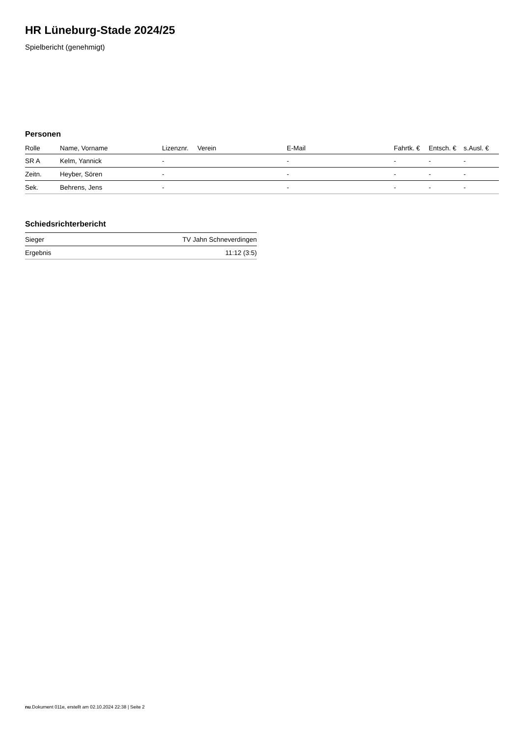HR Lüneburg-Stade 2024/25
Spielbericht (genehmigt)
Personen
| Rolle | Name, Vorname | Lizenznr. | Verein | E-Mail | Fahrtk. € | Entsch. € | s.Ausl. € |
| --- | --- | --- | --- | --- | --- | --- | --- |
| SR A | Kelm, Yannick | - | | - | - | - | - |
| Zeitn. | Heyber, Sören | - | | - | - | - | - |
| Sek. | Behrens, Jens | - | | - | - | - | - |
Schiedsrichterbericht
| Sieger | TV Jahn Schneverdingen |
| Ergebnis | 11:12 (3:5) |
nu.Dokument 011e, erstellt am 02.10.2024 22:38 | Seite 2